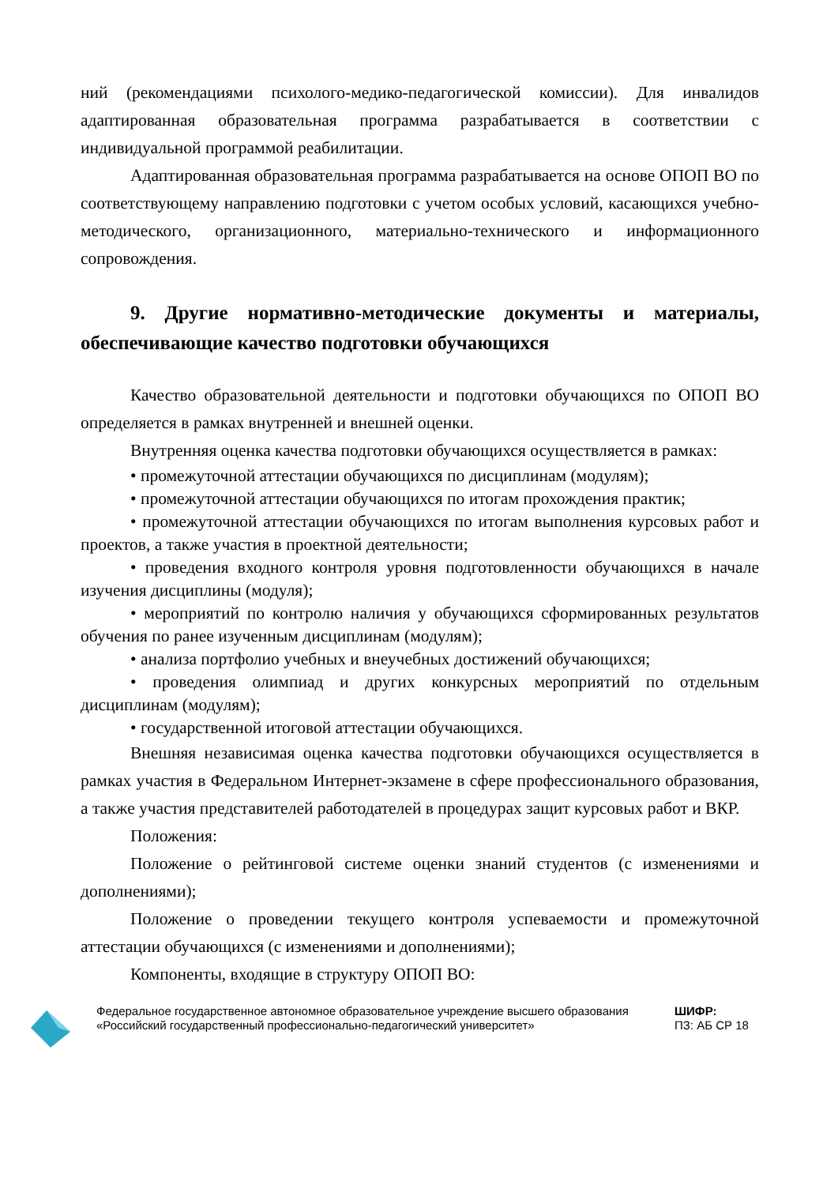ний (рекомендациями психолого-медико-педагогической комиссии). Для инвалидов адаптированная образовательная программа разрабатывается в соответствии с индивидуальной программой реабилитации.
Адаптированная образовательная программа разрабатывается на основе ОПОП ВО по соответствующему направлению подготовки с учетом особых условий, касающихся учебно-методического, организационного, материально-технического и информационного сопровождения.
9. Другие нормативно-методические документы и материалы, обеспечивающие качество подготовки обучающихся
Качество образовательной деятельности и подготовки обучающихся по ОПОП ВО определяется в рамках внутренней и внешней оценки.
Внутренняя оценка качества подготовки обучающихся осуществляется в рамках:
• промежуточной аттестации обучающихся по дисциплинам (модулям);
• промежуточной аттестации обучающихся по итогам прохождения практик;
• промежуточной аттестации обучающихся по итогам выполнения курсовых работ и проектов, а также участия в проектной деятельности;
• проведения входного контроля уровня подготовленности обучающихся в начале изучения дисциплины (модуля);
• мероприятий по контролю наличия у обучающихся сформированных результатов обучения по ранее изученным дисциплинам (модулям);
• анализа портфолио учебных и внеучебных достижений обучающихся;
• проведения олимпиад и других конкурсных мероприятий по отдельным дисциплинам (модулям);
• государственной итоговой аттестации обучающихся.
Внешняя независимая оценка качества подготовки обучающихся осуществляется в рамках участия в Федеральном Интернет-экзамене в сфере профессионального образования, а также участия представителей работодателей в процедурах защит курсовых работ и ВКР.
Положения:
Положение о рейтинговой системе оценки знаний студентов (с изменениями и дополнениями);
Положение о проведении текущего контроля успеваемости и промежуточной аттестации обучающихся (с изменениями и дополнениями);
Компоненты, входящие в структуру ОПОП ВО:
Федеральное государственное автономное образовательное учреждение высшего образования «Российский государственный профессионально-педагогический университет»
ШИФР:
ПЗ: АБ СР 18